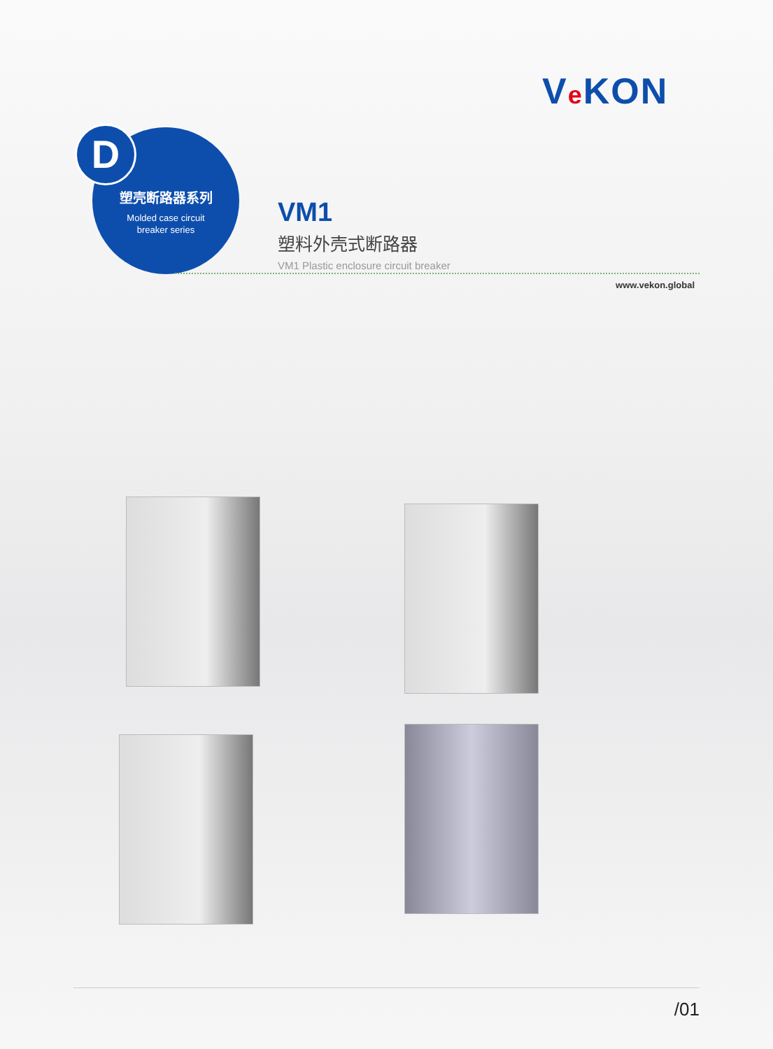Ve KON
塑壳断路器系列
Molded case circuit
breaker series
D
VM1
塑料外壳式断路器
VM1 Plastic enclosure circuit breaker
www.vekon.global
/01